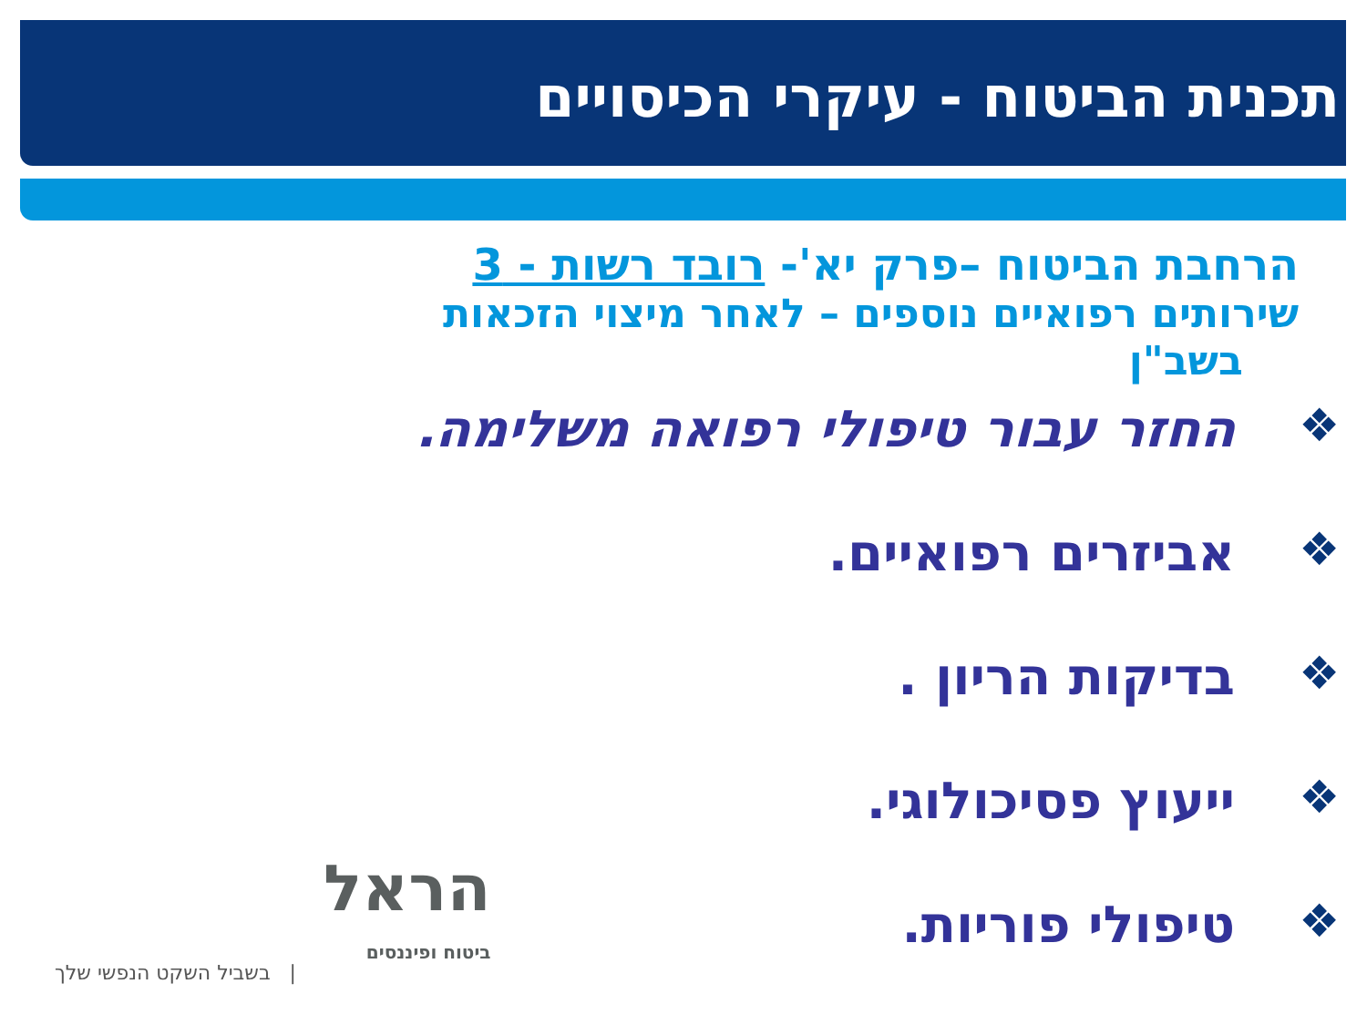תכנית הביטוח - עיקרי הכיסויים
הרחבת הביטוח –פרק יא'- רובד רשות - 3
שירותים רפואיים נוספים – לאחר מיצוי הזכאות
בשב"ן
❖ החזר עבור טיפולי רפואה משלימה.
❖ אביזרים רפואיים.
❖ בדיקות הריון .
❖ ייעוץ פסיכולוגי.
❖ טיפולי פוריות.
הראל
ביטוח ופיננסים
| בשביל השקט הנפשי שלך